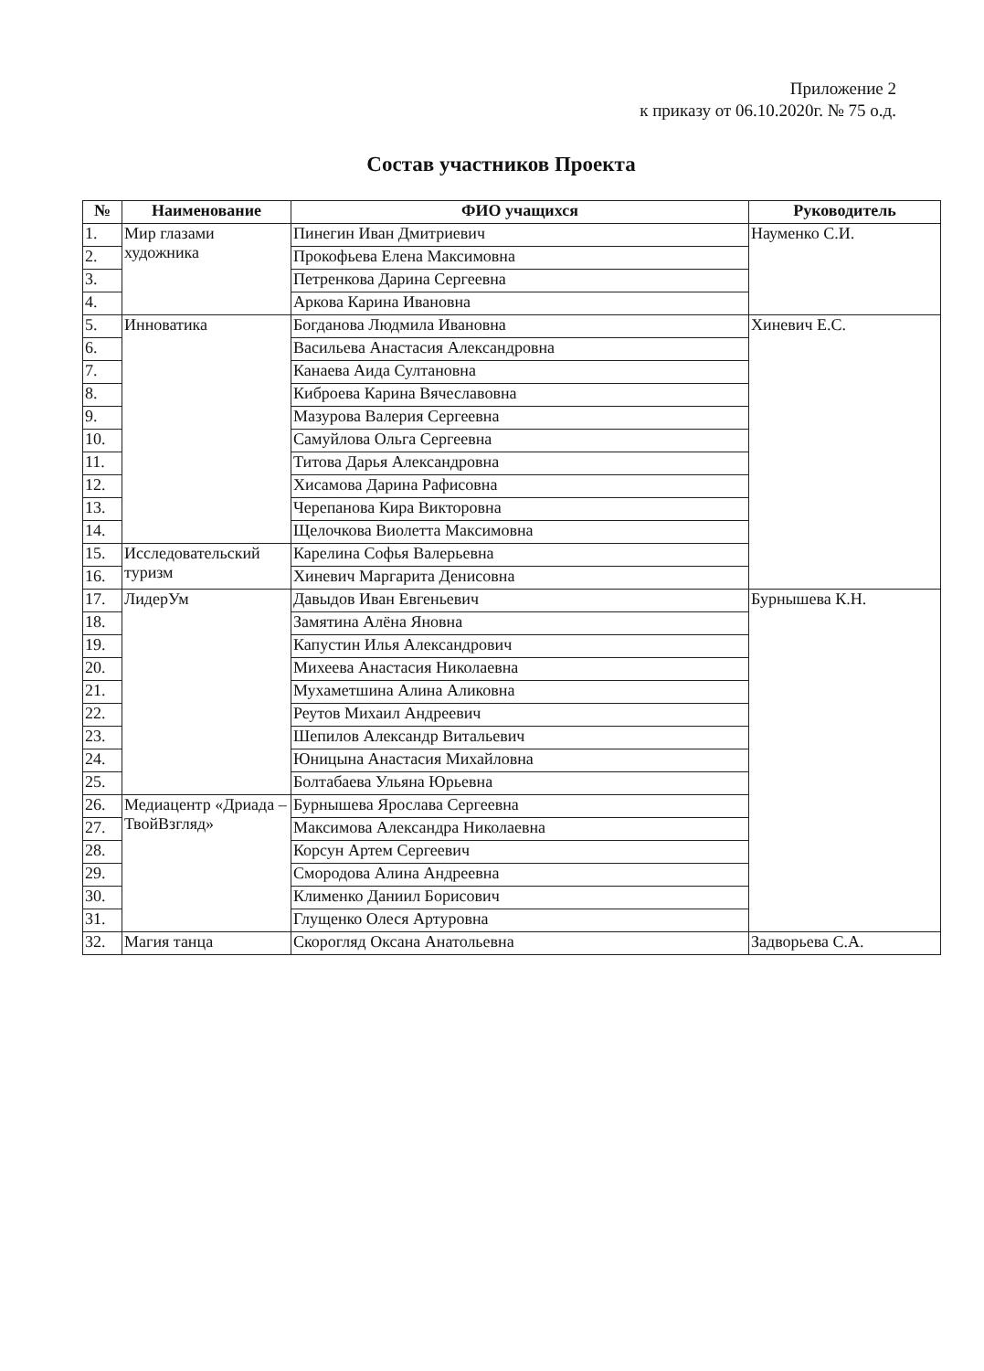Приложение 2
к приказу от 06.10.2020г. № 75 о.д.
Состав участников Проекта
| № | Наименование | ФИО учащихся | Руководитель |
| --- | --- | --- | --- |
| 1. | Мир глазами художника | Пинегин Иван Дмитриевич | Науменко С.И. |
| 2. | | Прокофьева Елена Максимовна | |
| 3. | | Петренкова Дарина Сергеевна | |
| 4. | | Аркова Карина Ивановна | |
| 5. | Инноватика | Богданова Людмила Ивановна | Хиневич Е.С. |
| 6. | | Васильева Анастасия Александровна | |
| 7. | | Канаева Аида Султановна | |
| 8. | | Киброева Карина Вячеславовна | |
| 9. | | Мазурова Валерия Сергеевна | |
| 10. | | Самуйлова Ольга Сергеевна | |
| 11. | | Титова Дарья Александровна | |
| 12. | | Хисамова Дарина Рафисовна | |
| 13. | | Черепанова Кира Викторовна | |
| 14. | | Щелочкова Виолетта Максимовна | |
| 15. | Исследовательский туризм | Карелина Софья Валерьевна | |
| 16. | | Хиневич Маргарита Денисовна | |
| 17. | ЛидерУм | Давыдов Иван Евгеньевич | Бурнышева К.Н. |
| 18. | | Замятина Алёна Яновна | |
| 19. | | Капустин Илья Александрович | |
| 20. | | Михеева Анастасия Николаевна | |
| 21. | | Мухаметшина Алина Аликовна | |
| 22. | | Реутов Михаил Андреевич | |
| 23. | | Шепилов Александр Витальевич | |
| 24. | | Юницына Анастасия Михайловна | |
| 25. | | Болтабаева Ульяна Юрьевна | |
| 26. | Медиацентр «Дриада – ТвойВзгляд» | Бурнышева Ярослава Сергеевна | |
| 27. | | Максимова Александра Николаевна | |
| 28. | | Корсун Артем Сергеевич | |
| 29. | | Смородова Алина Андреевна | |
| 30. | | Клименко Даниил Борисович | |
| 31. | | Глущенко Олеся Артуровна | |
| 32. | Магия танца | Скорогляд Оксана Анатольевна | Задворьева С.А. |